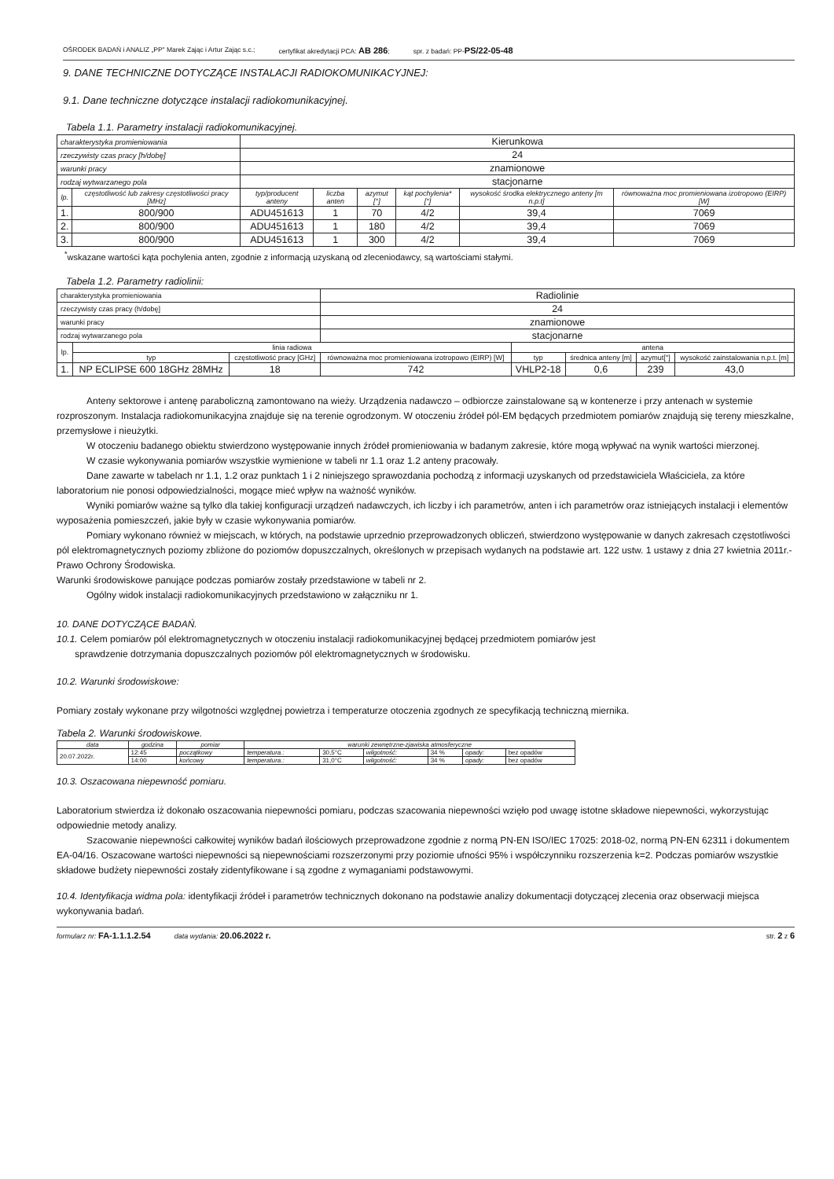OŚRODEK BADAŃ i ANALIZ „PP" Marek Zając i Artur Zając s.c.; certyfikat akredytacji PCA: AB 286; spr. z badań: PP-PS/22-05-48
9. DANE TECHNICZNE DOTYCZĄCE INSTALACJI RADIOKOMUNIKACYJNEJ:
9.1. Dane techniczne dotyczące instalacji radiokomunikacyjnej.
Tabela 1.1. Parametry instalacji radiokomunikacyjnej.
| charakterystyka promieniowania | | Kierunkowa | | | | | |
| rzeczywisty czas pracy [h/dobę] | | 24 | | | | | |
| warunki pracy | | znamionowe | | | | | |
| rodzaj wytwarzanego pola | | stacjonarne | | | | | |
| lp. | częstotliwość lub zakresy częstotliwości pracy [MHz] | typ/producent anteny | liczba anten | azymut [°] | kąt pochylenia* [°] | wysokość środka elektrycznego anteny [m n.p.t] | równoważna moc promieniowana izotropowo (EIRP) [W] |
| 1. | 800/900 | ADU451613 | 1 | 70 | 4/2 | 39,4 | 7069 |
| 2. | 800/900 | ADU451613 | 1 | 180 | 4/2 | 39,4 | 7069 |
| 3. | 800/900 | ADU451613 | 1 | 300 | 4/2 | 39,4 | 7069 |
<sup>*</sup> wskazane wartości kąta pochylenia anten, zgodnie z informacją uzyskaną od zleceniodawcy, są wartościami stałymi.
Tabela 1.2. Parametry radiolinii:
| charakterystyka promieniowania | | | Radiolinie | | | | |
| rzeczywisty czas pracy (h/dobę] | | | 24 | | | | |
| warunki pracy | | | znamionowe | | | | |
| rodzaj wytwarzanego pola | | | stacjonarne | | | | |
| lp. | linia radiowa | | | antena | | | |
| | typ | częstotliwość pracy [GHz] | równoważna moc promieniowana izotropowo (EIRP) [W] | typ | średnica anteny [m] | azymut[°] | wysokość zainstalowania n.p.t. [m] |
| 1. | NP ECLIPSE 600 18GHz 28MHz | 18 | 742 | VHLP2-18 | 0,6 | 239 | 43,0 |
Anteny sektorowe i antenę paraboliczną zamontowano na wieży. Urządzenia nadawczo – odbiorcze zainstalowane są w kontenerze i przy antenach w systemie rozproszonym. Instalacja radiokomunikacyjna znajduje się na terenie ogrodzonym. W otoczeniu źródeł pól-EM będących przedmiotem pomiarów znajdują się tereny mieszkalne, przemysłowe i nieużytki.
W otoczeniu badanego obiektu stwierdzono występowanie innych źródeł promieniowania w badanym zakresie, które mogą wpływać na wynik wartości mierzonej.
W czasie wykonywania pomiarów wszystkie wymienione w tabeli nr 1.1 oraz 1.2 anteny pracowały.
Dane zawarte w tabelach nr 1.1, 1.2 oraz punktach 1 i 2 niniejszego sprawozdania pochodzą z informacji uzyskanych od przedstawiciela Właściciela, za które laboratorium nie ponosi odpowiedzialności, mogące mieć wpływ na ważność wyników.
Wyniki pomiarów ważne są tylko dla takiej konfiguracji urządzeń nadawczych, ich liczby i ich parametrów, anten i ich parametrów oraz istniejących instalacji i elementów wyposażenia pomieszczeń, jakie były w czasie wykonywania pomiarów.
Pomiary wykonano również w miejscach, w których, na podstawie uprzednio przeprowadzonych obliczeń, stwierdzono występowanie w danych zakresach częstotliwości pól elektromagnetycznych poziomy zbliżone do poziomów dopuszczalnych, określonych w przepisach wydanych na podstawie art. 122 ustw. 1 ustawy z dnia 27 kwietnia 2011r.-Prawo Ochrony Środowiska.
Warunki środowiskowe panujące podczas pomiarów zostały przedstawione w tabeli nr 2.
Ogólny widok instalacji radiokomunikacyjnych przedstawiono w załączniku nr 1.
10. DANE DOTYCZĄCE BADAŃ.
10.1. Celem pomiarów pól elektromagnetycznych w otoczeniu instalacji radiokomunikacyjnej będącej przedmiotem pomiarów jest
sprawdzenie dotrzymania dopuszczalnych poziomów pól elektromagnetycznych w środowisku.
10.2. Warunki środowiskowe:
Pomiary zostały wykonane przy wilgotności względnej powietrza i temperaturze otoczenia zgodnych ze specyfikacją techniczną miernika.
Tabela 2. Warunki środowiskowe.
| data | godzina | pomiar | warunki zewnętrzne-zjawiska atmosferyczne | | | | | |
| 20.07.2022r. | 12:45 | początkowy | temperatura.: | 30,5°C | wilgotność: | 34 % | opady: | bez opadów |
| | 14:00 | końcowy | temperatura.: | 31,0°C | wilgotność: | 34 % | opady: | bez opadów |
10.3. Oszacowana niepewność pomiaru.
Laboratorium stwierdza iż dokonało oszacowania niepewności pomiaru, podczas szacowania niepewności wzięło pod uwagę istotne składowe niepewności, wykorzystując odpowiednie metody analizy.
Szacowanie niepewności całkowitej wyników badań ilościowych przeprowadzone zgodnie z normą PN-EN ISO/IEC 17025: 2018-02, normą PN-EN 62311 i dokumentem EA-04/16. Oszacowane wartości niepewności są niepewnościami rozszerzonymi przy poziomie ufności 95% i współczynniku rozszerzenia k=2. Podczas pomiarów wszystkie składowe budżety niepewności zostały zidentyfikowane i są zgodne z wymaganiami podstawowymi.
10.4. Identyfikacja widma pola: identyfikacji źródeł i parametrów technicznych dokonano na podstawie analizy dokumentacji dotyczącej zlecenia oraz obserwacji miejsca wykonywania badań.
formularz nr: FA-1.1.1.2.54 data wydania: 20.06.2022 r. str. 2 z 6